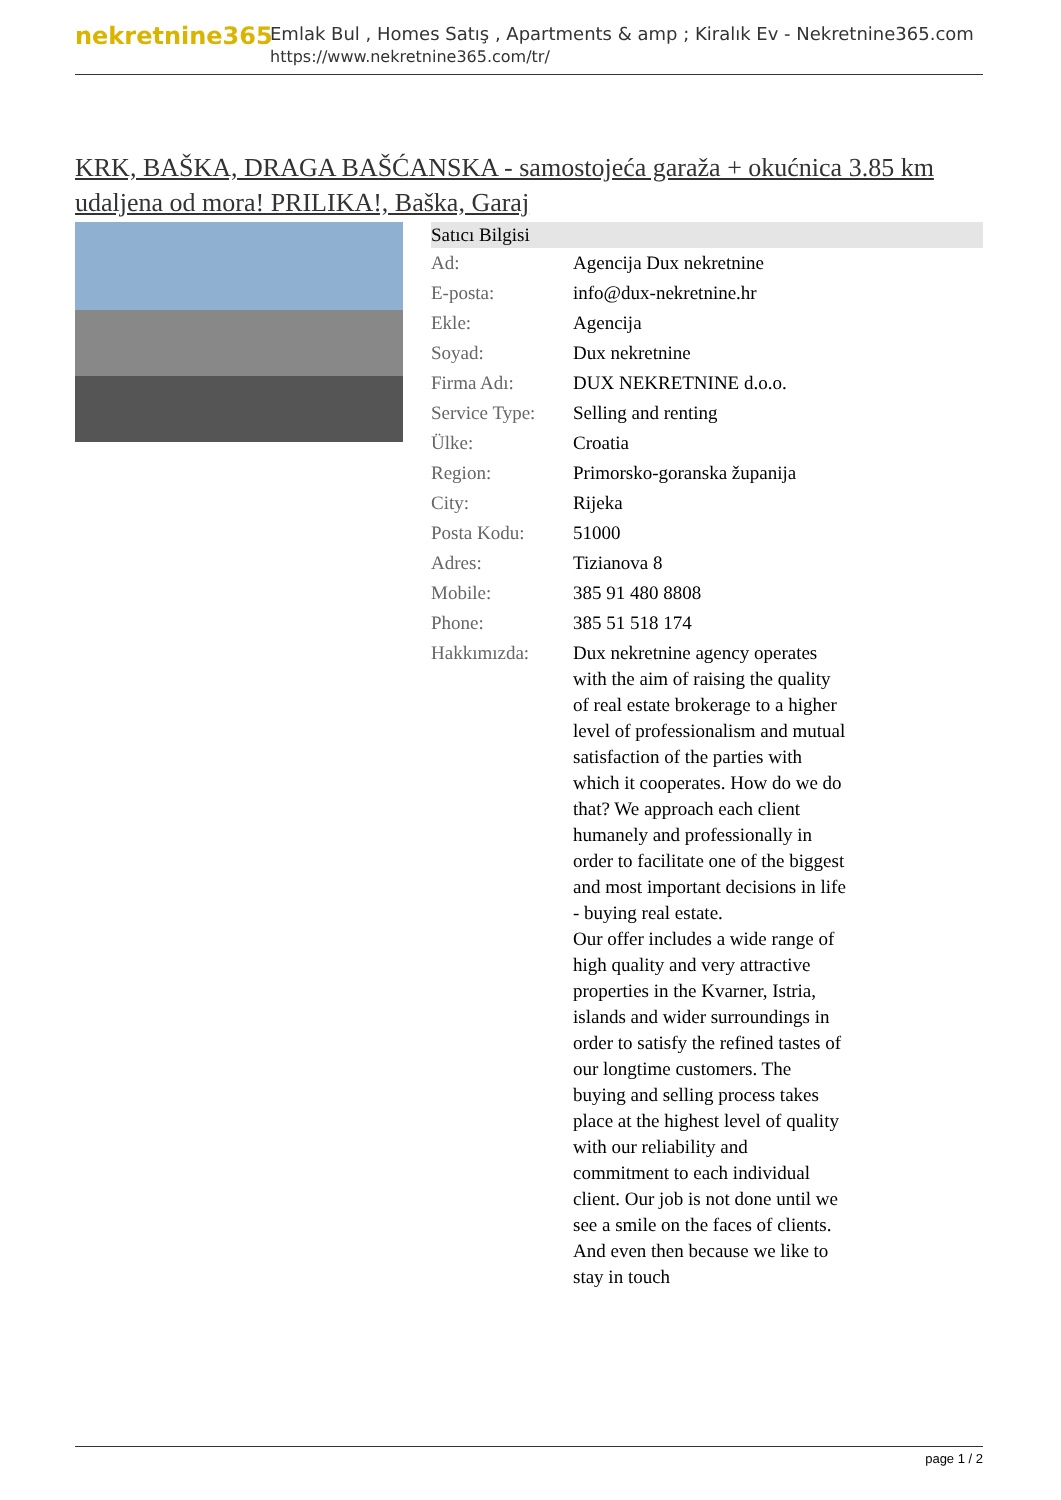nekretnine365
Emlak Bul , Homes Satış , Apartments & amp ; Kiralık Ev - Nekretnine365.com
https://www.nekretnine365.com/tr/
KRK, BAŠKA, DRAGA BAŠĆANSKA - samostojeća garaža + okućnica 3.85 km udaljena od mora! PRILIKA!, Baška, Garaj
| Satıcı Bilgisi | |
| --- | --- |
| Ad: | Agencija Dux nekretnine |
| E-posta: | info@dux-nekretnine.hr |
| Ekle: | Agencija |
| Soyad: | Dux nekretnine |
| Firma Adı: | DUX NEKRETNINE d.o.o. |
| Service Type: | Selling and renting |
| Ülke: | Croatia |
| Region: | Primorsko-goranska županija |
| City: | Rijeka |
| Posta Kodu: | 51000 |
| Adres: | Tizianova 8 |
| Mobile: | 385 91 480 8808 |
| Phone: | 385 51 518 174 |
| Hakkımızda: | Dux nekretnine agency operates with the aim of raising the quality of real estate brokerage to a higher level of professionalism and mutual satisfaction of the parties with which it cooperates. How do we do that? We approach each client humanely and professionally in order to facilitate one of the biggest and most important decisions in life - buying real estate. Our offer includes a wide range of high quality and very attractive properties in the Kvarner, Istria, islands and wider surroundings in order to satisfy the refined tastes of our longtime customers. The buying and selling process takes place at the highest level of quality with our reliability and commitment to each individual client. Our job is not done until we see a smile on the faces of clients. And even then because we like to stay in touch |
page 1 / 2